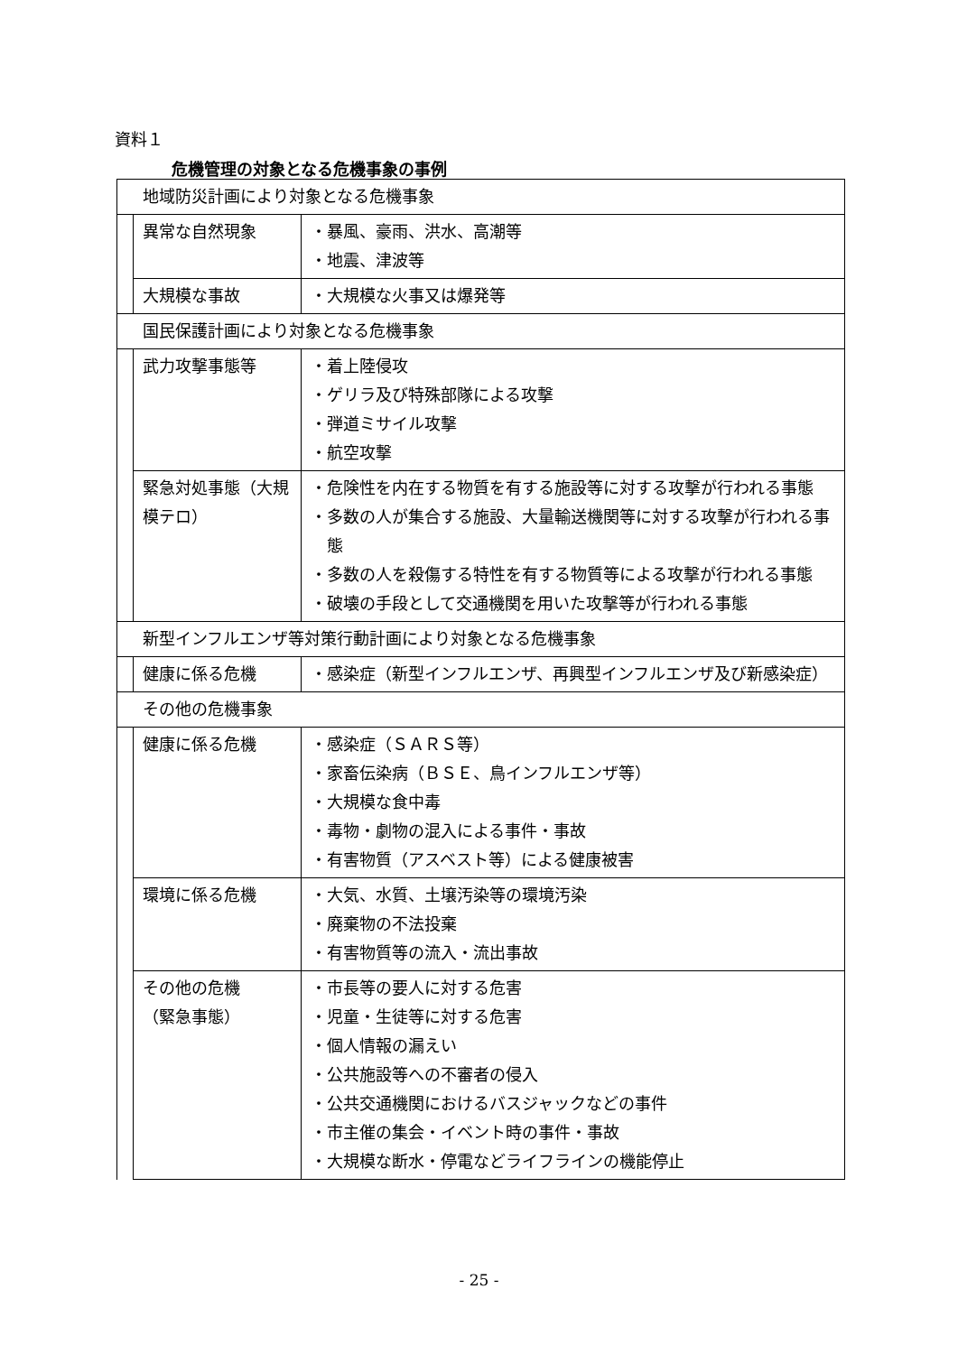資料１
危機管理の対象となる危機事象の事例
| 地域防災計画により対象となる危機事象 | | |
| | 異常な自然現象 | ・暴風、豪雨、洪水、高潮等 ・地震、津波等 |
| | 大規模な事故 | ・大規模な火事又は爆発等 |
| 国民保護計画により対象となる危機事象 | | |
| | 武力攻撃事態等 | ・着上陸侵攻 ・ゲリラ及び特殊部隊による攻撃 ・弾道ミサイル攻撃 ・航空攻撃 |
| | 緊急対処事態（大規模テロ） | ・危険性を内在する物質を有する施設等に対する攻撃が行われる事態 ・多数の人が集合する施設、大量輸送機関等に対する攻撃が行われる事態 ・多数の人を殺傷する特性を有する物質等による攻撃が行われる事態 ・破壊の手段として交通機関を用いた攻撃等が行われる事態 |
| 新型インフルエンザ等対策行動計画により対象となる危機事象 | | |
| | 健康に係る危機 | ・感染症（新型インフルエンザ、再興型インフルエンザ及び新感染症） |
| その他の危機事象 | | |
| | 健康に係る危機 | ・感染症（ＳＡＲＳ等） ・家畜伝染病（ＢＳＥ、鳥インフルエンザ等） ・大規模な食中毒 ・毒物・劇物の混入による事件・事故 ・有害物質（アスベスト等）による健康被害 |
| | 環境に係る危機 | ・大気、水質、土壌汚染等の環境汚染 ・廃棄物の不法投棄 ・有害物質等の流入・流出事故 |
| | その他の危機 （緊急事態） | ・市長等の要人に対する危害 ・児童・生徒等に対する危害 ・個人情報の漏えい ・公共施設等への不審者の侵入 ・公共交通機関におけるバスジャックなどの事件 ・市主催の集会・イベント時の事件・事故 ・大規模な断水・停電などライフラインの機能停止 |
- 25 -